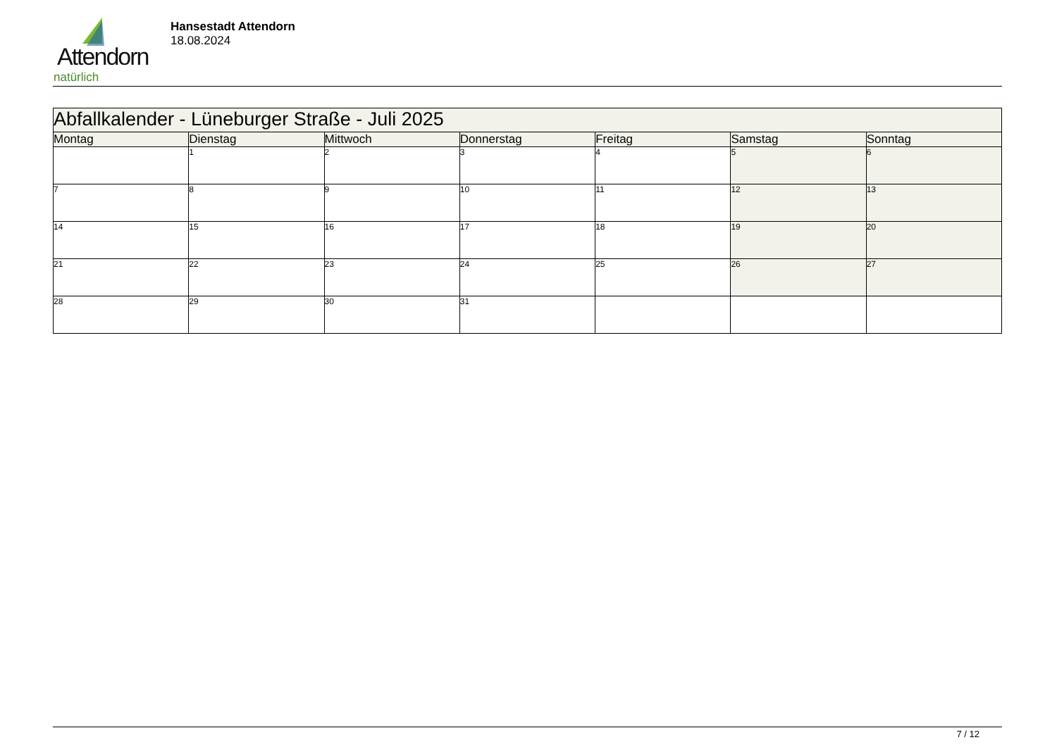Attendorn
natürlich
Hansestadt Attendorn
18.08.2024
| Abfallkalender - Lüneburger Straße - Juli 2025 | | | | | | |
| Montag | Dienstag | Mittwoch | Donnerstag | Freitag | Samstag | Sonntag |
| | 1 | 2 | 3 | 4 | 5 | 6 |
| 7 | 8 | 9 | 10 | 11 | 12 | 13 |
| 14 | 15 | 16 | 17 | 18 | 19 | 20 |
| 21 | 22 | 23 | 24 | 25 | 26 | 27 |
| 28 | 29 | 30 | 31 | | | |
7 / 12